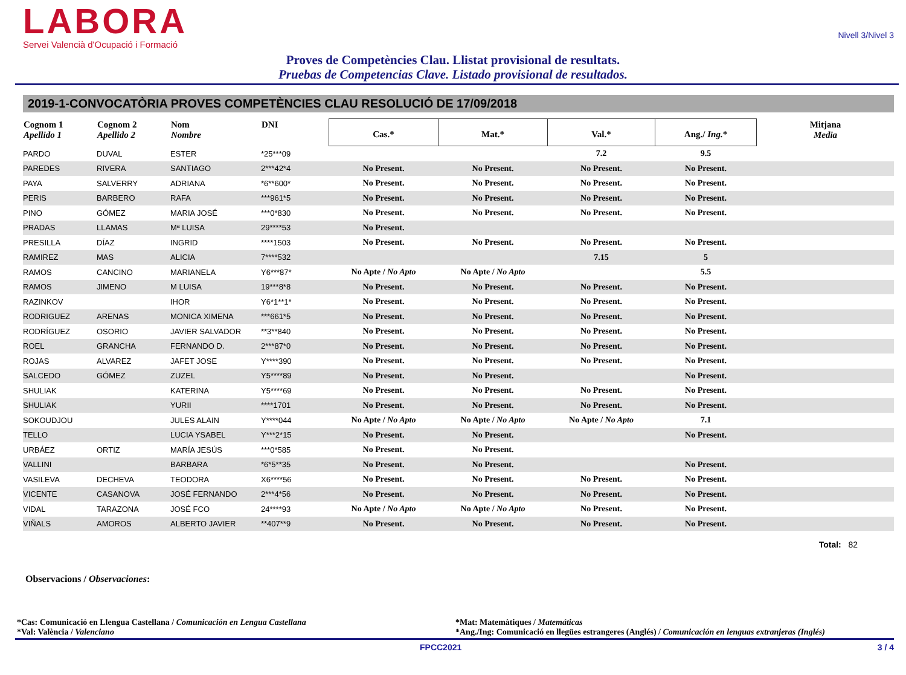LABORA
Servei Valencià d'Ocupació i Formació
Nivell 3/Nivel 3
Proves de Competències Clau. Llistat provisional de resultats.
Pruebas de Competencias Clave. Listado provisional de resultados.
2019-1-CONVOCATÒRIA PROVES COMPETÈNCIES CLAU RESOLUCIÓ DE 17/09/2018
| Cognom 1 Apellido 1 | Cognom 2 Apellido 2 | Nom Nombre | DNI | Cas.* | Mat.* | Val.* | Ang./ Ing. * | Mitjana Media |
| --- | --- | --- | --- | --- | --- | --- | --- | --- |
| PARDO | DUVAL | ESTER | *25***09 | | | 7.2 | 9.5 | |
| PAREDES | RIVERA | SANTIAGO | 2***42*4 | No Present. | No Present. | No Present. | No Present. | |
| PAYA | SALVERRY | ADRIANA | *6**600* | No Present. | No Present. | No Present. | No Present. | |
| PERIS | BARBERO | RAFA | ***961*5 | No Present. | No Present. | No Present. | No Present. | |
| PINO | GÓMEZ | MARIA JOSÉ | ***0*830 | No Present. | No Present. | No Present. | No Present. | |
| PRADAS | LLAMAS | Mª LUISA | 29****53 | No Present. | | | | |
| PRESILLA | DÍAZ | INGRID | ****1503 | No Present. | No Present. | No Present. | No Present. | |
| RAMIREZ | MAS | ALICIA | 7****532 | | | 7.15 | 5 | |
| RAMOS | CANCINO | MARIANELA | Y6***87* | No Apte / No Apto | No Apte / No Apto | | 5.5 | |
| RAMOS | JIMENO | M LUISA | 19***8*8 | No Present. | No Present. | No Present. | No Present. | |
| RAZINKOV | | IHOR | Y6*1**1* | No Present. | No Present. | No Present. | No Present. | |
| RODRIGUEZ | ARENAS | MONICA XIMENA | ***661*5 | No Present. | No Present. | No Present. | No Present. | |
| RODRÍGUEZ | OSORIO | JAVIER SALVADOR | **3**840 | No Present. | No Present. | No Present. | No Present. | |
| ROEL | GRANCHA | FERNANDO D. | 2***87*0 | No Present. | No Present. | No Present. | No Present. | |
| ROJAS | ALVAREZ | JAFET JOSE | Y****390 | No Present. | No Present. | No Present. | No Present. | |
| SALCEDO | GÓMEZ | ZUZEL | Y5****89 | No Present. | No Present. | | No Present. | |
| SHULIAK | | KATERINA | Y5****69 | No Present. | No Present. | No Present. | No Present. | |
| SHULIAK | | YURII | ****1701 | No Present. | No Present. | No Present. | No Present. | |
| SOKOUDJOU | | JULES ALAIN | Y****044 | No Apte / No Apto | No Apte / No Apto | No Apte / No Apto | 7.1 | |
| TELLO | | LUCIA YSABEL | Y***2*15 | No Present. | No Present. | | No Present. | |
| URBÁEZ | ORTIZ | MARÍA JESÚS | ***0*585 | No Present. | No Present. | | | |
| VALLINI | | BARBARA | *6*5**35 | No Present. | No Present. | | No Present. | |
| VASILEVA | DECHEVA | TEODORA | X6****56 | No Present. | No Present. | No Present. | No Present. | |
| VICENTE | CASANOVA | JOSÉ FERNANDO | 2***4*56 | No Present. | No Present. | No Present. | No Present. | |
| VIDAL | TARAZONA | JOSÉ FCO | 24****93 | No Apte / No Apto | No Apte / No Apto | No Present. | No Present. | |
| VIÑALS | AMOROS | ALBERTO JAVIER | **407**9 | No Present. | No Present. | No Present. | No Present. | |
Total: 82
Observacions / Observaciones:
*Cas: Comunicació en Llengua Castellana / Comunicación en Lengua Castellana
*Val: València / Valenciano
*Mat: Matemàtiques / Matemáticas
*Ang./Ing: Comunicació en llegües estrangeres (Anglés) / Comunicación en lenguas extranjeras (Inglés)
FPCC2021 3 / 4